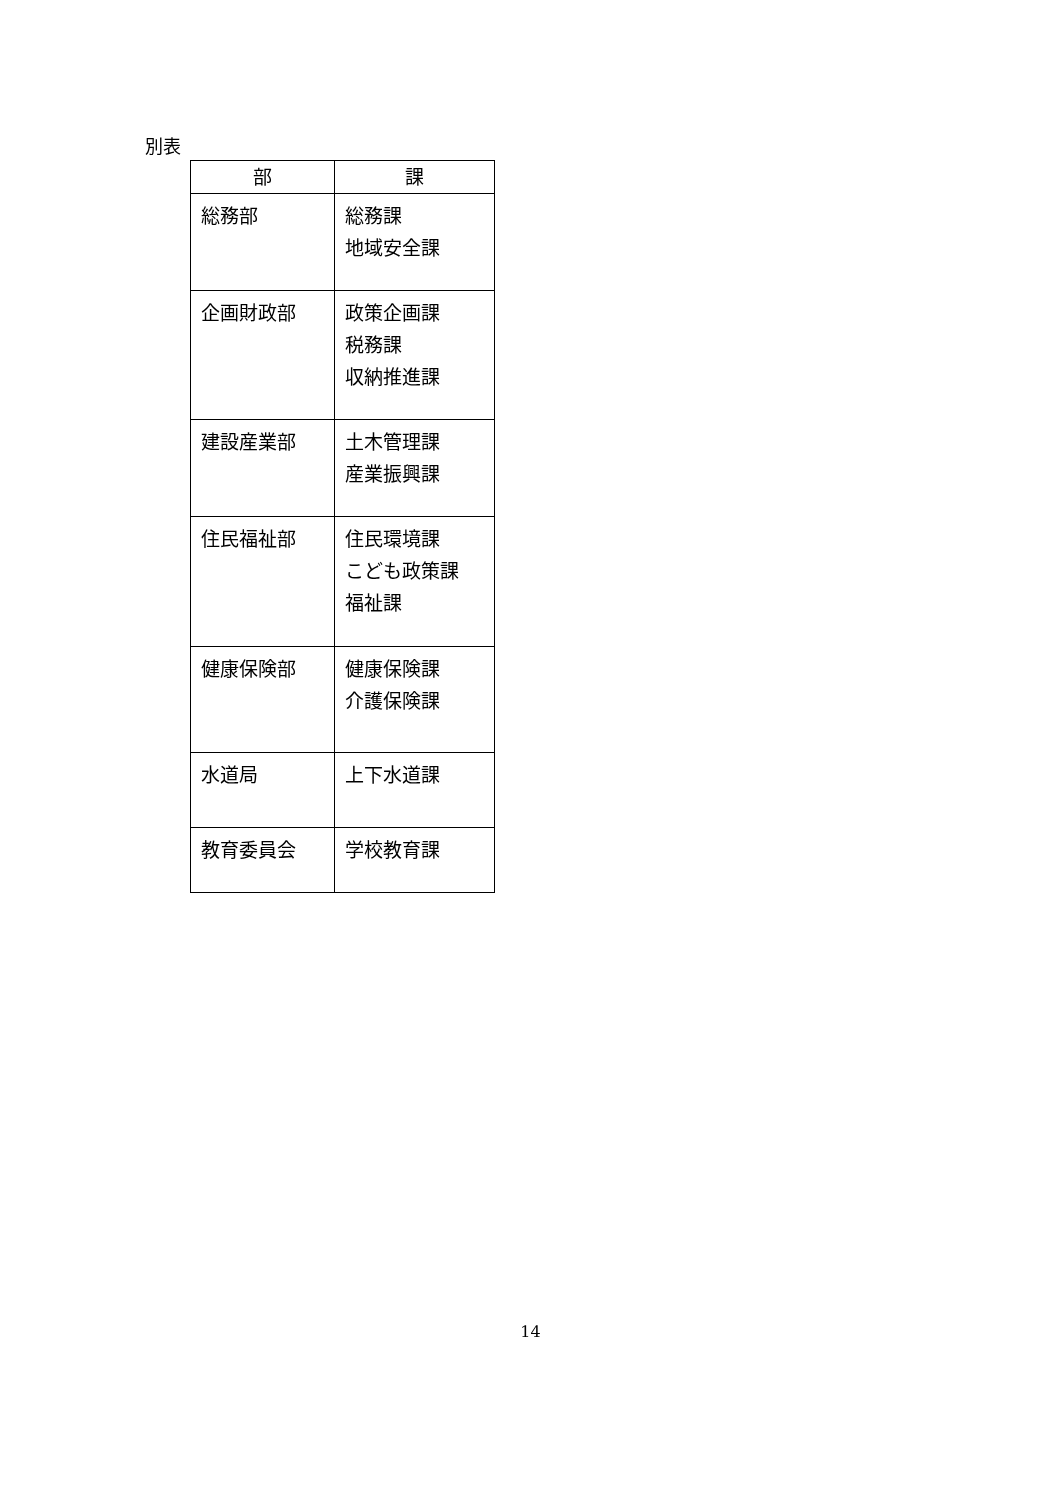別表
| 部 | 課 |
| --- | --- |
| 総務部 | 総務課 地域安全課 |
| 企画財政部 | 政策企画課 税務課 収納推進課 |
| 建設産業部 | 土木管理課 産業振興課 |
| 住民福祉部 | 住民環境課 こども政策課 福祉課 |
| 健康保険部 | 健康保険課 介護保険課 |
| 水道局 | 上下水道課 |
| 教育委員会 | 学校教育課 |
14